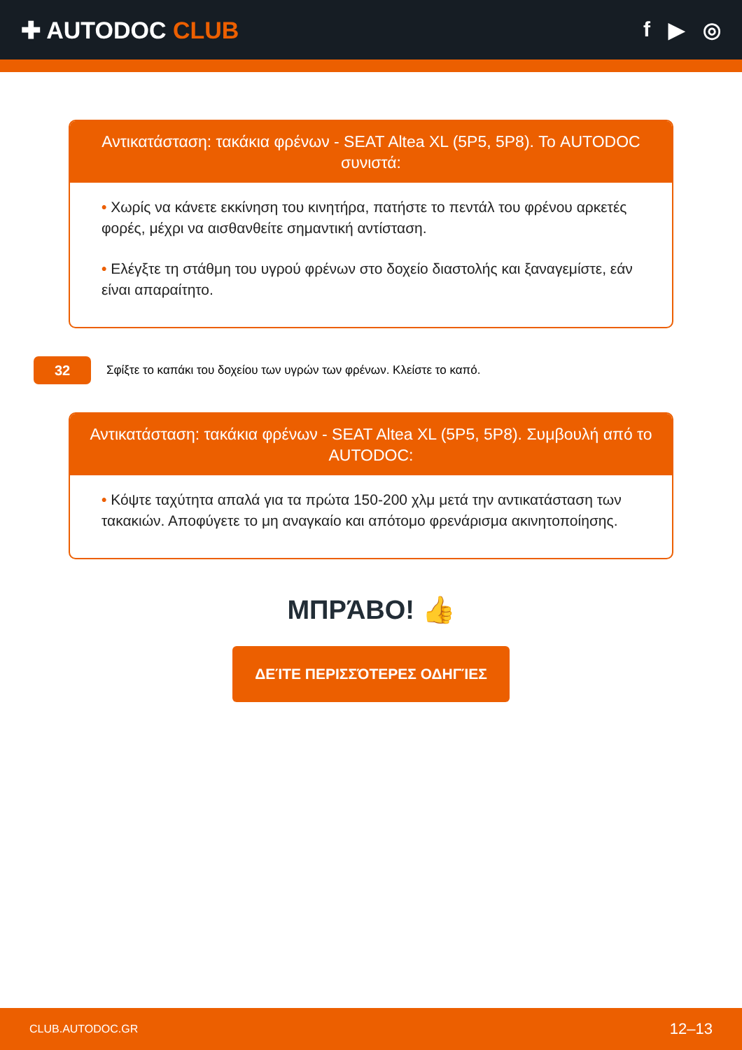✚ AUTODOC CLUB f ▶ ◎
Αντικατάσταση: τακάκια φρένων - SEAT Altea XL (5P5, 5P8). Το AUTODOC συνιστά:
• Χωρίς να κάνετε εκκίνηση του κινητήρα, πατήστε το πεντάλ του φρένου αρκετές φορές, μέχρι να αισθανθείτε σημαντική αντίσταση.
• Ελέγξτε τη στάθμη του υγρού φρένων στο δοχείο διαστολής και ξαναγεμίστε, εάν είναι απαραίτητο.
32
Σφίξτε το καπάκι του δοχείου των υγρών των φρένων. Κλείστε το καπό.
Αντικατάσταση: τακάκια φρένων - SEAT Altea XL (5P5, 5P8). Συμβουλή από το AUTODOC:
• Κόψτε ταχύτητα απαλά για τα πρώτα 150-200 χλμ μετά την αντικατάσταση των τακακιών. Αποφύγετε το μη αναγκαίο και απότομο φρενάρισμα ακινητοποίησης.
ΜΠΡΆΒΟ! 👍
ΔΕΊΤΕ ΠΕΡΙΣΣΌΤΕΡΕΣ ΟΔΗΓΊΕΣ
CLUB.AUTODOC.GR 12–13